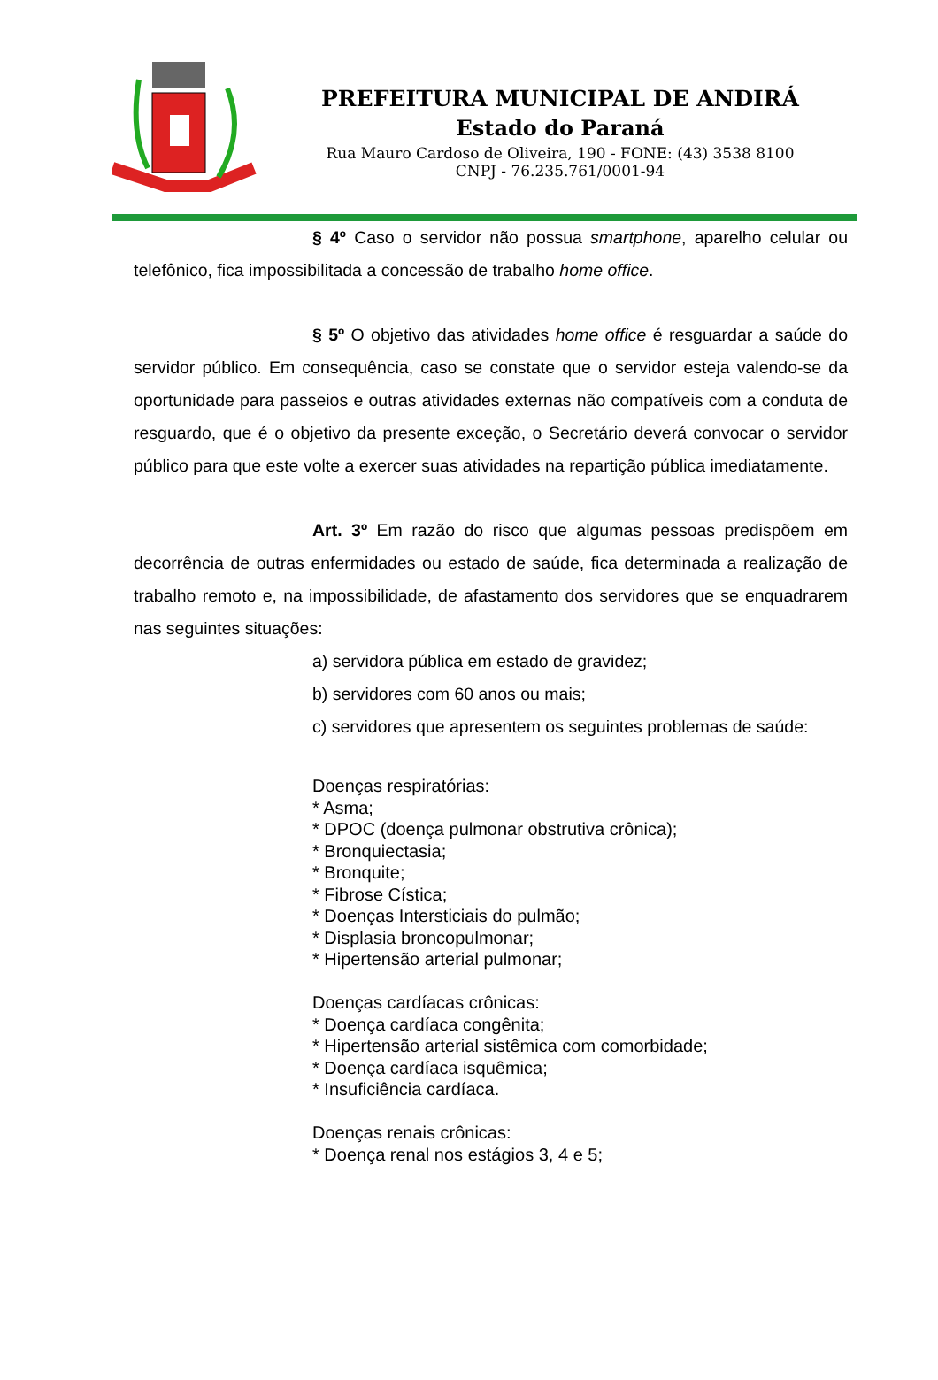PREFEITURA MUNICIPAL DE ANDIRÁ
Estado do Paraná
Rua Mauro Cardoso de Oliveira, 190 - FONE: (43) 3538 8100
CNPJ - 76.235.761/0001-94
§ 4º Caso o servidor não possua smartphone, aparelho celular ou telefônico, fica impossibilitada a concessão de trabalho home office.
§ 5º O objetivo das atividades home office é resguardar a saúde do servidor público. Em consequência, caso se constate que o servidor esteja valendo-se da oportunidade para passeios e outras atividades externas não compatíveis com a conduta de resguardo, que é o objetivo da presente exceção, o Secretário deverá convocar o servidor público para que este volte a exercer suas atividades na repartição pública imediatamente.
Art. 3º Em razão do risco que algumas pessoas predispõem em decorrência de outras enfermidades ou estado de saúde, fica determinada a realização de trabalho remoto e, na impossibilidade, de afastamento dos servidores que se enquadrarem nas seguintes situações:
a) servidora pública em estado de gravidez;
b) servidores com 60 anos ou mais;
c) servidores que apresentem os seguintes problemas de saúde:
Doenças respiratórias:
* Asma;
* DPOC (doença pulmonar obstrutiva crônica);
* Bronquiectasia;
* Bronquite;
* Fibrose Cística;
* Doenças Intersticiais do pulmão;
* Displasia broncopulmonar;
* Hipertensão arterial pulmonar;
Doenças cardíacas crônicas:
* Doença cardíaca congênita;
* Hipertensão arterial sistêmica com comorbidade;
* Doença cardíaca isquêmica;
* Insuficiência cardíaca.
Doenças renais crônicas:
* Doença renal nos estágios 3, 4 e 5;